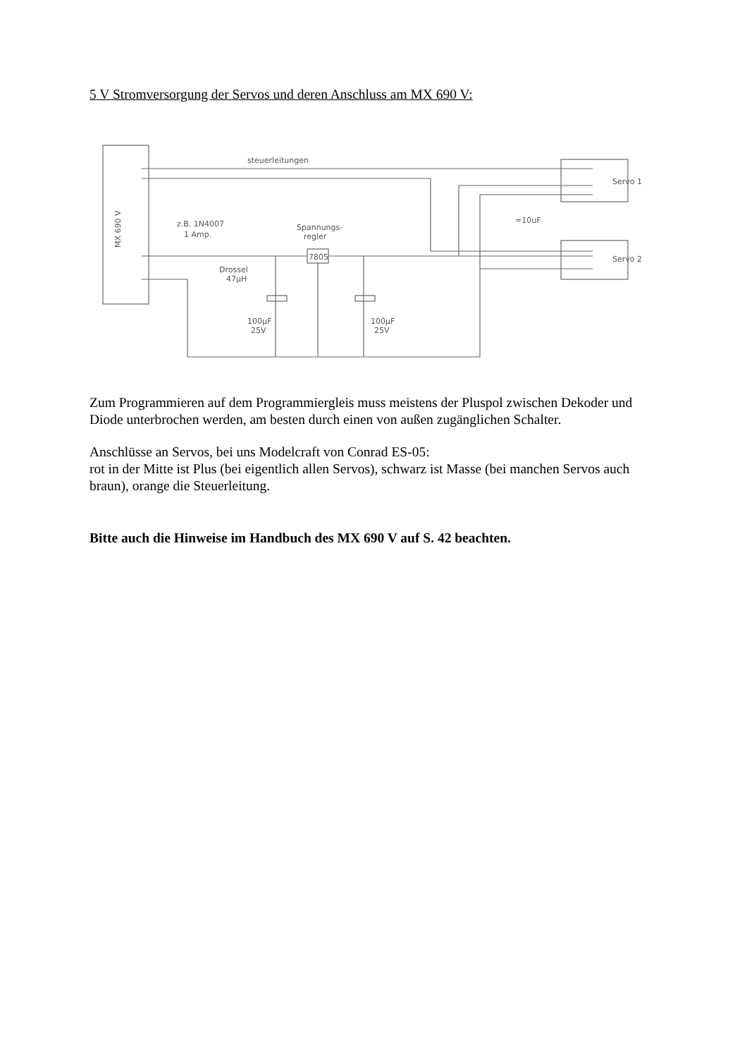5 V Stromversorgung der Servos und deren Anschluss am MX 690 V:
MX 690 V
steuerleitungen
Servo 1
Servo 2
=10uF
z.B. 1N4007
1 Amp.
Spannungs-
regler
7805
Drossel
47µH
100µF
25V
100µF
25V
Zum Programmieren auf dem Programmiergleis muss meistens der Pluspol zwischen Dekoder und Diode unterbrochen werden, am besten durch einen von außen zugänglichen Schalter.
Anschlüsse an Servos, bei uns Modelcraft von Conrad ES-05:
rot in der Mitte ist Plus (bei eigentlich allen Servos), schwarz ist Masse (bei manchen Servos auch braun), orange die Steuerleitung.
Bitte auch die Hinweise im Handbuch des MX 690 V auf S. 42 beachten.